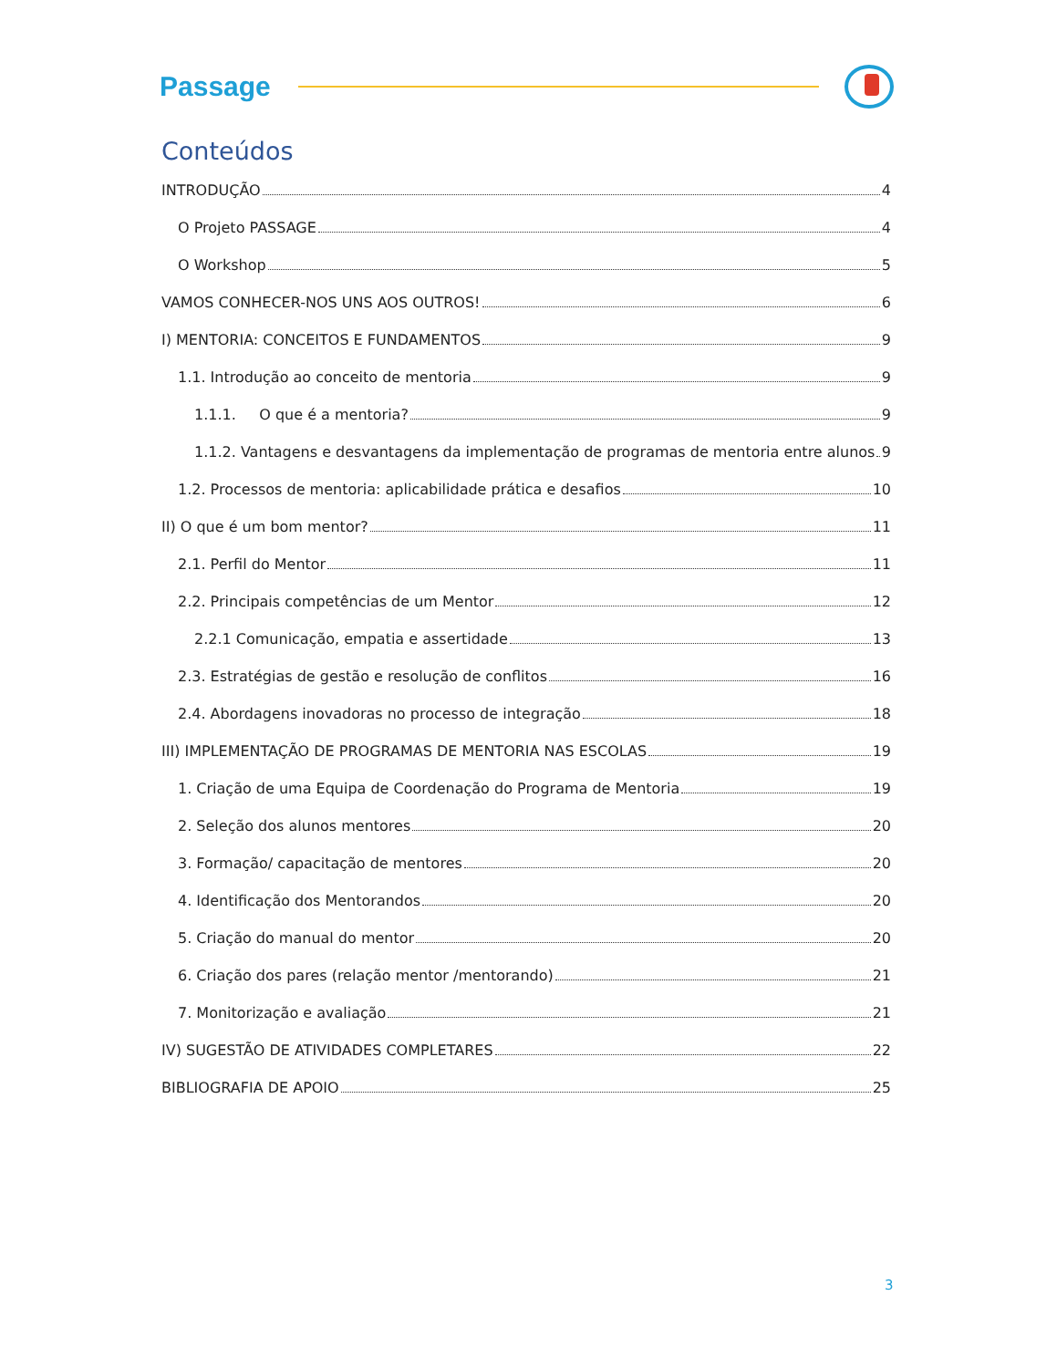Passage
Conteúdos
INTRODUÇÃO 4
O Projeto PASSAGE 4
O Workshop 5
VAMOS CONHECER-NOS UNS AOS OUTROS! 6
I) MENTORIA: CONCEITOS E FUNDAMENTOS 9
1.1. Introdução ao conceito de mentoria 9
1.1.1. O que é a mentoria? 9
1.1.2. Vantagens e desvantagens da implementação de programas de mentoria entre alunos 9
1.2. Processos de mentoria: aplicabilidade prática e desafios 10
II) O que é um bom mentor? 11
2.1. Perfil do Mentor 11
2.2. Principais competências de um Mentor 12
2.2.1 Comunicação, empatia e assertidade 13
2.3. Estratégias de gestão e resolução de conflitos 16
2.4. Abordagens inovadoras no processo de integração 18
III) IMPLEMENTAÇÃO DE PROGRAMAS DE MENTORIA NAS ESCOLAS 19
1. Criação de uma Equipa de Coordenação do Programa de Mentoria 19
2. Seleção dos alunos mentores 20
3. Formação/ capacitação de mentores 20
4. Identificação dos Mentorandos 20
5. Criação do manual do mentor 20
6. Criação dos pares (relação mentor /mentorando) 21
7. Monitorização e avaliação 21
IV) SUGESTÃO DE ATIVIDADES COMPLETARES 22
BIBLIOGRAFIA DE APOIO 25
3